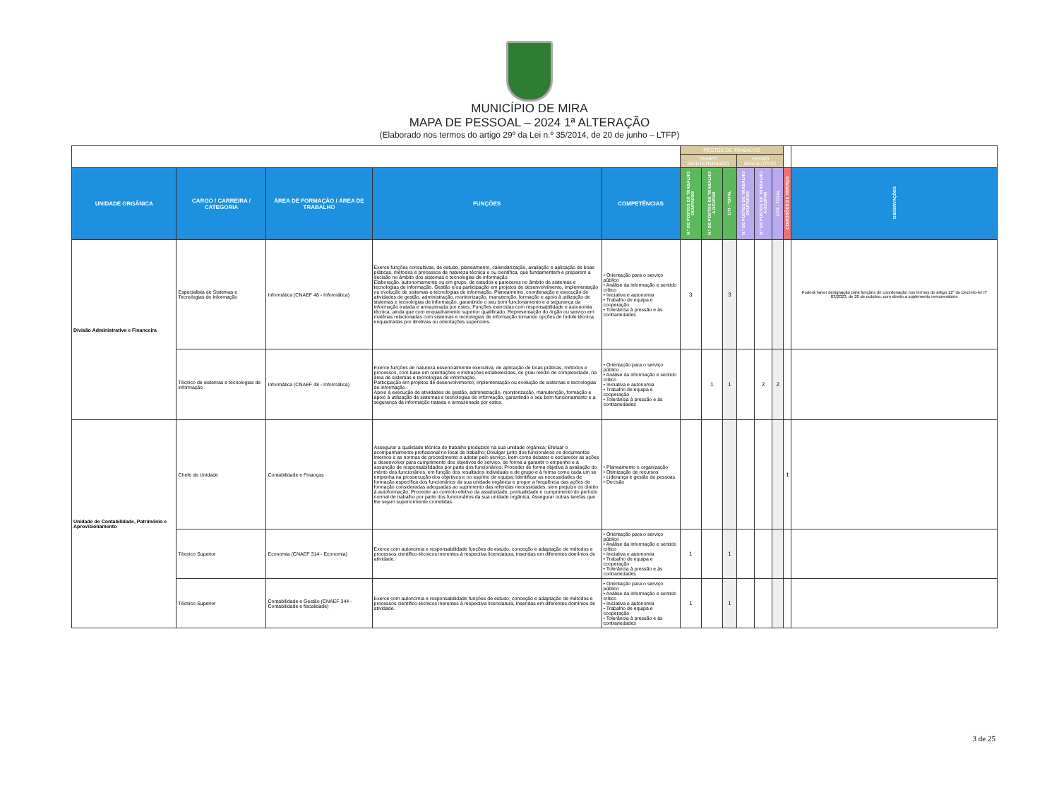MUNICÍPIO DE MIRA
MAPA DE PESSOAL – 2024 1ª ALTERAÇÃO
(Elaborado nos termos do artigo 29º da Lei n.º 35/2014, de 20 de junho – LTFP)
| | | | | | POSTOS DE TRABALHO | | | | | | | |
| | | | | | TEMPO INDETERMINADO | | | TERMO RESOLUTIVO | | | | |
| UNIDADE ORGÂNICA | CARGO / CARREIRA / CATEGORIA | ÁREA DE FORMAÇÃO / ÁREA DE TRABALHO | FUNÇÕES | COMPETÊNCIAS | N.º DE POSTOS DE TRABALHO OCUPADOS | N.º DE POSTOS DE TRABALHO A OCUPAR | CTI - TOTAL | N.º DE POSTOS DE TRABALHO OCUPADOS | N.º DE POSTOS DE TRABALHO A OCUPAR | CTR - TOTAL | COMISSÕES DE SERVIÇO | OBSERVAÇÕES |
| Divisão Administrativa e Financeira | Especialista de Sistemas e Tecnologias de Informação | Informática (CNAEF 48 - Informática) | Exerce funções consultivas, de estudo, planeamento, calendarização, avaliação e aplicação de boas práticas, métodos e processos de natureza técnica e ou científica, que fundamentem e preparem a decisão no âmbito dos sistemas e tecnologias de informação. Elaboração, autonomamente ou em grupo, de estudos e pareceres no âmbito de sistemas e tecnologias de informação. Gestão e/ou participação em projetos de desenvolvimento, implementação ou evolução de sistemas e tecnologias de informação. Planeamento, coordenação e execução de atividades de gestão, administração, monitorização, manutenção, formação e apoio à utilização de sistemas e tecnologias de informação, garantindo o seu bom funcionamento e a segurança da informação tratada e armazenada por estes. Funções exercidas com responsabilidade e autonomia técnica, ainda que com enquadramento superior qualificado. Representação do órgão ou serviço em matérias relacionadas com sistemas e tecnologias de informação tomando opções de índole técnica, enquadradas por diretivas ou orientações superiores. | • Orientação para o serviço público • Análise da informação e sentido crítico • Iniciativa e autonomia • Trabalho de equipa e cooperação • Tolerância à pressão e às contrariedades | 3 | | 3 | | | | | Poderá haver designação para funções de coordenação nos termos do artigo 12º do Decreto-lei nº 83/2023, de 20 de outubro, com direito a suplemento remuneratório |
| | Técnico de sistemas e tecnologias de informação | Informática (CNAEF 48 - Informática) | Exerce funções de natureza essencialmente executiva, de aplicação de boas práticas, métodos e processos, com base em orientações e instruções estabelecidas, de grau médio de complexidade, na área de sistemas e tecnologias de informação. Participação em projetos de desenvolvimento, implementação ou evolução de sistemas e tecnologias de informação. Apoio à execução de atividades de gestão, administração, monitorização, manutenção, formação e apoio à utilização de sistemas e tecnologias de informação, garantindo o seu bom funcionamento e a segurança da informação tratada e armazenada por estes. | • Orientação para o serviço público • Análise da informação e sentido crítico • Iniciativa e autonomia • Trabalho de equipa e cooperação • Tolerância à pressão e às contrariedades | | 1 | 1 | | 2 | 2 | | |
| Unidade de Contabilidade, Património e Aprovisionamento | Chefe de Unidade | Contabilidade e Finanças | Assegurar a qualidade técnica do trabalho produzido na sua unidade orgânica; Efetuar o acompanhamento profissional no local de trabalho; Divulgar junto dos funcionários os documentos internos e as normas de procedimento a adotar pelo serviço, bem como debater e esclarecer as ações a desenvolver para cumprimento dos objetivos do serviço, de forma a garantir o empenho e a assunção de responsabilidades por parte dos funcionários; Proceder de forma objetiva à avaliação do mérito dos funcionários, em função dos resultados individuais e de grupo e à forma como cada um se empenha na prossecução dos objetivos e no espírito de equipa; Identificar as necessidades de formação específica dos funcionários da sua unidade orgânica e propor a frequência das ações de formação consideradas adequadas ao suprimento das referidas necessidades, sem prejuízo do direito à autoformação; Proceder ao controlo efetivo da assiduidade, pontualidade e cumprimento do período normal de trabalho por parte dos funcionários da sua unidade orgânica; Assegurar outras tarefas que lhe sejam superiormente cometidas. | • Planeamento e organização • Otimização de recursos • Liderança e gestão de pessoas • Decisão | | | | | | | 1 | |
| | Técnico Superior | Economia (CNAEF 314 - Economia) | Exerce com autonomia e responsabilidade funções de estudo, conceção e adaptação de métodos e processos científico-técnicos inerentes à respectiva licenciatura, inseridas em diferentes domínios de atividade. | • Orientação para o serviço público • Análise da informação e sentido crítico • Iniciativa e autonomia • Trabalho de equipa e cooperação • Tolerância à pressão e às contrariedades | 1 | | 1 | | | | | |
| | Técnico Superior | Contabilidade e Gestão (CNAEF 344 - Contabilidade e fiscalidade) | Exerce com autonomia e responsabilidade funções de estudo, conceção e adaptação de métodos e processos científico-técnicos inerentes à respectiva licenciatura, inseridas em diferentes domínios de atividade. | • Orientação para o serviço público • Análise da informação e sentido crítico • Iniciativa e autonomia • Trabalho de equipa e cooperação • Tolerância à pressão e às contrariedades | 1 | | 1 | | | | | |
3 de 25